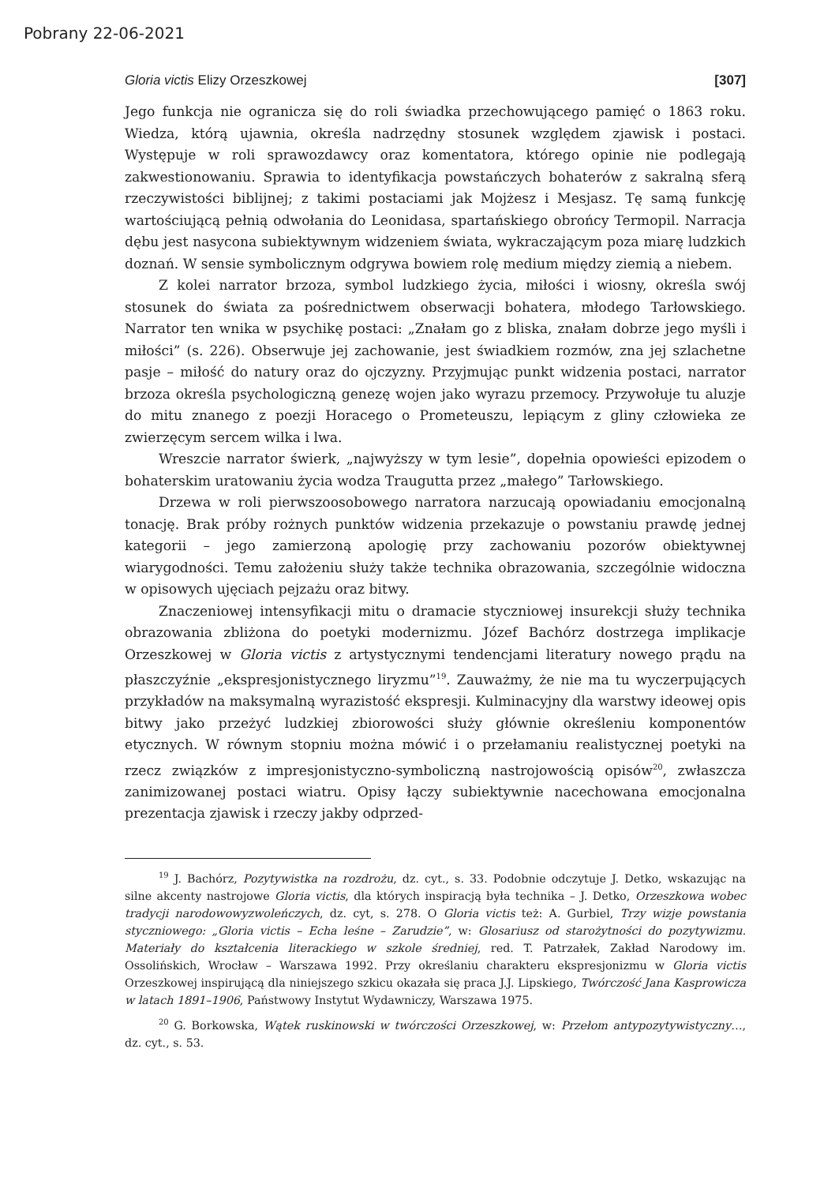Pobrany 22-06-2021
Gloria victis Elizy Orzeszkowej [307]
Jego funkcja nie ogranicza się do roli świadka przechowującego pamięć o 1863 roku. Wiedza, którą ujawnia, określa nadrzędny stosunek względem zjawisk i postaci. Występuje w roli sprawozdawcy oraz komentatora, którego opinie nie podlegają zakwestionowaniu. Sprawia to identyfikacja powstańczych bohaterów z sakralną sferą rzeczywistości biblijnej; z takimi postaciami jak Mojżesz i Mesjasz. Tę samą funkcję wartościującą pełnią odwołania do Leonidasa, spartańskiego obrońcy Termopil. Narracja dębu jest nasycona subiektywnym widzeniem świata, wykraczającym poza miarę ludzkich doznań. W sensie symbolicznym odgrywa bowiem rolę medium między ziemią a niebem.
Z kolei narrator brzoza, symbol ludzkiego życia, miłości i wiosny, określa swój stosunek do świata za pośrednictwem obserwacji bohatera, młodego Tarłowskiego. Narrator ten wnika w psychikę postaci: „Znałam go z bliska, znałam dobrze jego myśli i miłości” (s. 226). Obserwuje jej zachowanie, jest świadkiem rozmów, zna jej szlachetne pasje – miłość do natury oraz do ojczyzny. Przyjmując punkt widzenia postaci, narrator brzoza określa psychologiczną genezę wojen jako wyrazu przemocy. Przywołuje tu aluzje do mitu znanego z poezji Horacego o Prometeuszu, lepiącym z gliny człowieka ze zwierzęcym sercem wilka i lwa.
Wreszcie narrator świerk, „najwyższy w tym lesie”, dopełnia opowieści epizodem o bohaterskim uratowaniu życia wodza Traugutta przez „małego” Tarłowskiego.
Drzewa w roli pierwszoosobowego narratora narzucają opowiadaniu emocjonalną tonację. Brak próby rożnych punktów widzenia przekazuje o powstaniu prawdę jednej kategorii – jego zamierzoną apologię przy zachowaniu pozorów obiektywnej wiarygodności. Temu założeniu służy także technika obrazowania, szczególnie widoczna w opisowych ujęciach pejzażu oraz bitwy.
Znaczeniowej intensyfikacji mitu o dramacie styczniowej insurekcji służy technika obrazowania zbliżona do poetyki modernizmu. Józef Bachórz dostrzega implikacje Orzeszkowej w Gloria victis z artystycznymi tendencjami literatury nowego prądu na płaszczyźnie „ekspresjonistycznego liryzmu”<sup>19</sup>. Zauważmy, że nie ma tu wyczerpujących przykładów na maksymalną wyrazistość ekspresji. Kulminacyjny dla warstwy ideowej opis bitwy jako przeżyć ludzkiej zbiorowości służy głównie określeniu komponentów etycznych. W równym stopniu można mówić i o przełamaniu realistycznej poetyki na rzecz związków z impresjonistyczno-symboliczną nastrojowością opisów<sup>20</sup>, zwłaszcza zanimizowanej postaci wiatru. Opisy łączy subiektywnie nacechowana emocjonalna prezentacja zjawisk i rzeczy jakby odprzed-
<sup>19</sup> J. Bachórz, Pozytywistka na rozdrożu, dz. cyt., s. 33. Podobnie odczytuje J. Detko, wskazując na silne akcenty nastrojowe Gloria victis, dla których inspiracją była technika – J. Detko, Orzeszkowa wobec tradycji narodowowyzwoleńczych, dz. cyt, s. 278. O Gloria victis też: A. Gurbiel, Trzy wizje powstania styczniowego: „Gloria victis – Echa leśne – Zarudzie”, w: Glosariusz od starożytności do pozytywizmu. Materiały do kształcenia literackiego w szkole średniej, red. T. Patrzałek, Zakład Narodowy im. Ossolińskich, Wrocław – Warszawa 1992. Przy określaniu charakteru ekspresjonizmu w Gloria victis Orzeszkowej inspirującą dla niniejszego szkicu okazała się praca J.J. Lipskiego, Twórczość Jana Kasprowicza w latach 1891–1906, Państwowy Instytut Wydawniczy, Warszawa 1975.
<sup>20</sup> G. Borkowska, Wątek ruskinowski w twórczości Orzeszkowej, w: Przełom antypozytywistyczny…, dz. cyt., s. 53.